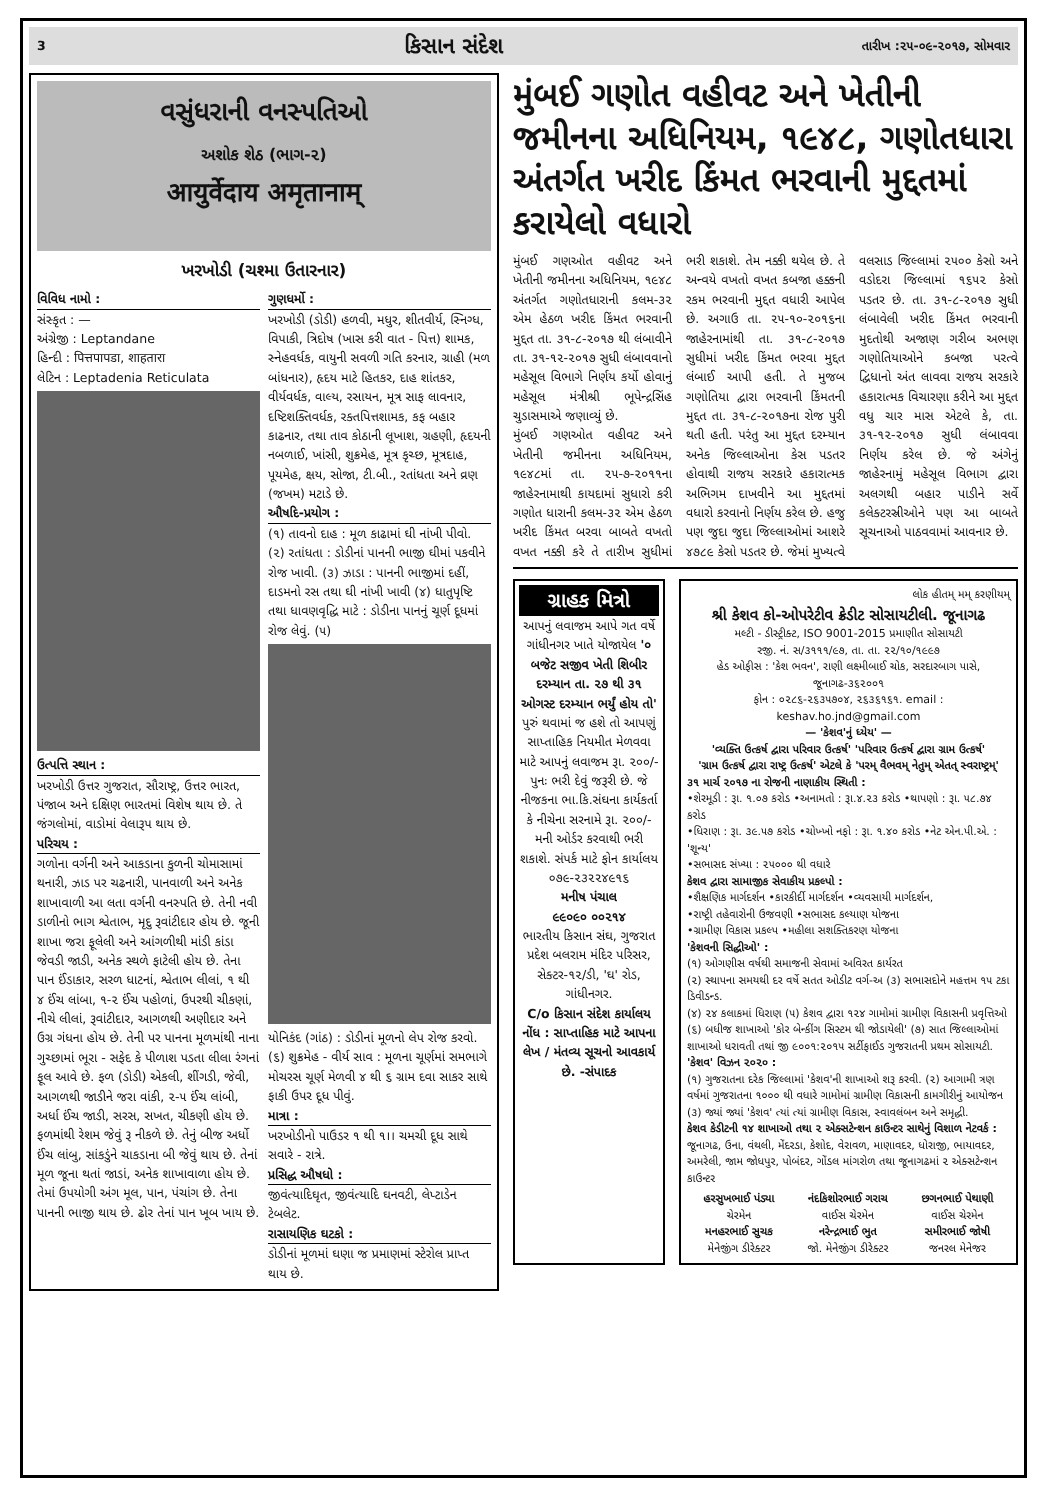3 કિસાન સંદેશ તારીખ :૨૫-૦૯-૨૦૧૭, સોમવાર
વસુંધરાની વનસ્પતિઓ
અશોક શેઠ (ભાગ-૨)
आयुर्वेदाय अमृतानाम्
ખરખોડી (ચશ્મા ઉતારનાર)
વિવિધ નામો :
સંસ્કૃત : —
અંગ્રેજી : Leptandane
હિન્દી : पित्तपापडा, शाहतारा
લેટિન : Leptadenia Reticulata
ઉત્પત્તિ સ્થાન :
ખરખોડી ઉત્તર ગુજરાત, સૌરાષ્ટ્ર, ઉત્તર ભારત, પંજાબ અને દક્ષિણ ભારતમાં વિશેષ થાય છે. તે જંગલોમાં, વાડોમાં વેલારૂપ થાય છે.
પરિચય :
ગળોના વર્ગની અને આકડાના કુળની ચોમાસામાં થનારી, ઝાડ પર ચઢનારી, પાનવાળી અને અનેક શાખાવાળી આ લતા વર્ગની વનસ્પતિ છે. તેની નવી ડાળીનો ભાગ શ્વેતાભ, મૃદુ રૂવાંટીદાર હોય છે. જૂની શાખા જરા ફૂલેલી અને આંગળીથી માંડી કાંડા જેવડી જાડી, અનેક સ્થળે ફાટેલી હોય છે. તેના પાન ઈંડાકાર, સરળ ધાટનાં, શ્વેતાભ લીલાં, ૧ થી ૪ ઈંચ લાંબા, ૧-૨ ઈંચ પહોળાં, ઉપરથી ચીકણાં, નીચે લીલાં, રૂવાંટીદાર, આગળથી અણીદાર અને ઉગ્ર ગંધના હોય છે. તેની પર પાનના મૂળમાંથી નાના ગુચ્છામાં ભૂરા - સફેદ કે પીળાશ પડતા લીલા રંગનાં ફૂલ આવે છે. ફળ (ડોડી) એકલી, શીંગડી, જેવી, આગળથી જાડીને જરા વાંકી, ૨-૫ ઈંચ લાંબી, અર્ધા ઈંચ જાડી, સરસ, સખત, ચીકણી હોય છે. ફળમાંથી રેશમ જેવું રૂ નીકળે છે. તેનું બીજ અર્ધો ઈંચ લાંબુ, સાંકડુંને ચાકડાના બી જેવું થાય છે. તેનાં મૂળ જૂના થતાં જાડાં, અનેક શાખાવાળા હોય છે. તેમાં ઉપયોગી અંગ મૂલ, પાન, પંચાંગ છે. તેના પાનની ભાજી થાય છે. ઢોર તેનાં પાન ખૂબ ખાય છે.
ગુણધર્મો :
ખરખોડી (ડોડી) હળવી, મધુર, શીતવીર્ય, સ્નિગ્ધ, વિપાકી, ત્રિદોષ (ખાસ કરી વાત - પિત્ત) શામક, સ્નેહવર્ધક, વાયુની સવળી ગતિ કરનાર, ગ્રાહી (મળ બાંધનાર), હૃદય માટે હિતકર, દાહ શાંતકર, વીર્યવર્ધક, વાલ્ય, રસાયન, મૂત્ર સાફ લાવનાર, દષ્ટિશક્તિવર્ધક, રક્તપિત્તશામક, કફ બહાર કાઢનાર, તથા તાવ કોઠાની લૂખાશ, ગ્રહણી, હૃદયની નબળાઈ, ખાંસી, શુક્રમેહ, મૂત્ર કૃચ્છ, મૂત્રદાહ, પૂયમેહ, ક્ષય, સોજા, ટી.બી., રતાંધતા અને વ્રણ (જખમ) મટાડે છે.
ઔષદિ-પ્રયોગ :
(૧) તાવનો દાહ : મૂળ કાઢામાં ઘી નાંખી પીવો. (૨) રતાંધતા : ડોડીનાં પાનની ભાજી ઘીમાં પકવીને રોજ ખાવી. (૩) ઝાડા : પાનની ભાજીમાં દહીં, દાડમનો રસ તથા ઘી નાંખી ખાવી (૪) ધાતુપૃષ્ટિ તથા ધાવણવૃદ્ધિ માટે : ડોડીના પાનનું ચૂર્ણ દૂધમાં રોજ લેવું. (૫)
યોનિકંદ (ગાંઠ) : ડોડીનાં મૂળનો લેપ રોજ કરવો. (૬) શુક્રમેહ - વીર્ય સાવ : મૂળના ચૂર્ણમાં સમભાગે મોચરસ ચૂર્ણ મેળવી ૪ થી ૬ ગ્રામ દવા સાકર સાથે ફાકી ઉપર દૂધ પીવું.
માત્રા :
ખરખોડીનો પાઉડર ૧ થી ૧।। ચમચી દૂધ સાથે સવારે - રાત્રે.
પ્રસિદ્ધ ઔષધો :
જીવંત્યાદિઘૃત, જીવંત્યાદિ ઘનવટી, લેપ્ટાડેન ટેબલેટ.
રાસાયણિક ઘટકો :
ડોડીનાં મૂળમાં ઘણા જ પ્રમાણમાં સ્ટેરોલ પ્રાપ્ત થાય છે.
મુંબઈ ગણોત વહીવટ અને ખેતીની જમીનના અધિનિયમ, ૧૯૪૮, ગણોતધારા અંતર્ગત ખરીદ કિંમત ભરવાની મુદ્દતમાં કરાયેલો વધારો
મુંબઈ ગણઓત વહીવટ અને ખેતીની જમીનના અધિનિયમ, ૧૯૪૮ અંતર્ગત ગણોતધારાની કલમ-૩૨ એમ હેઠળ ખરીદ કિંમત ભરવાની મુદ્દત તા. ૩૧-૮-૨૦૧૭ થી લંબાવીને તા. ૩૧-૧૨-૨૦૧૭ સુધી લંબાવવાનો મહેસૂલ વિભાગે નિર્ણય કર્યો હોવાનું મહેસૂલ મંત્રીશ્રી ભૂપેન્દ્રસિંહ ચુડાસમાએ જણાવ્યું છે.
મુંબઈ ગણઓત વહીવટ અને ખેતીની જમીનના અધિનિયમ, ૧૯૪૮માં તા. ૨૫-૭-૨૦૧૧ના જાહેરનામાથી કાયદામાં સુધારો કરી ગણોત ધારાની કલમ-૩૨ એમ હેઠળ ખરીદ કિંમત બરવા બાબતે વખતો વખત નક્કી કરે તે તારીખ સુધીમાં ભરી શકાશે. તેમ નક્કી થયેલ છે. તે અન્વયે વખતો વખત કબજા હક્કની રકમ ભરવાની મુદ્દત વધારી આપેલ છે. અગાઉ તા. ૨૫-૧૦-૨૦૧૬ના જાહેરનામાંથી તા. ૩૧-૮-૨૦૧૭ સુધીમાં ખરીદ કિંમત ભરવા મુદ્દત લંબાઈ આપી હતી. તે મુજબ ગણોતિયા દ્વારા ભરવાની કિંમતની મુદ્દત તા. ૩૧-૮-૨૦૧૭ના રોજ પુરી થતી હતી. પરંતુ આ મુદ્દત દરમ્યાન અનેક જિલ્લાઓના કેસ પડતર હોવાથી રાજય સરકારે હકારાત્મક અભિગમ દાખવીને આ મુદ્દતમાં વધારો કરવાનો નિર્ણય કરેલ છે. હજુ પણ જુદા જુદા જિલ્લાઓમાં આશરે ૪૭૮૯ કેસો પડતર છે. જેમાં મુખ્યત્વે વલસાડ જિલ્લામાં ૨૫૦૦ કેસો અને વડોદરા જિલ્લામાં ૧૬૫૨ કેસો પડતર છે. તા. ૩૧-૮-૨૦૧૭ સુધી લંબાવેલી ખરીદ કિંમત ભરવાની મુદતોથી અજાણ ગરીબ અભણ ગણોતિયાઓને કબજા પરત્વે દ્વિધાનો અંત લાવવા રાજય સરકારે હકારાત્મક વિચારણા કરીને આ મુદ્દત વધુ ચાર માસ એટલે કે, તા. ૩૧-૧૨-૨૦૧૭ સુધી લંબાવવા નિર્ણય કરેલ છે. જે અંગેનું જાહેરનામું મહેસૂલ વિભાગ દ્વારા અલગથી બહાર પાડીને સર્વે કલેક્ટરસ્રીઓને પણ આ બાબતે સૂચનાઓ પાઠવવામાં આવનાર છે.
ગ્રાહક મિત્રો
આપનું લવાજમ આપે ગત વર્ષે ગાંધીનગર ખાતે યોજાયેલ '૦ બજેટ સજીવ ખેતી શિબીર દરમ્યાન તા. ૨૭ થી ૩૧ ઓગસ્ટ દરમ્યાન ભર્યું હોય તો' પુરું થવામાં જ હશે તો આપણું સાપ્તાહિક નિયમીત મેળવવા માટે આપનું લવાજમ રૂા. ૨૦૦/- પુનઃ ભરી દેવું જરૂરી છે. જે નીજકના ભા.કિ.સંઘના કાર્યકર્તા કે નીચેના સરનામે રૂા. ૨૦૦/- મની ઓર્ડર કરવાથી ભરી શકાશે. સંપર્ક માટે ફોન કાર્યાલય ૦૭૯-૨૩૨૨૪૯૧૬
મનીષ પંચાલ
૯૯૦૯૦ ૦૦૨૧૪
ભારતીય કિસાન સંઘ, ગુજરાત પ્રદેશ બલરામ મંદિર પરિસર, સેક્ટર-૧૨/ડી, 'ઘ' રોડ, ગાંધીનગર.
C/o કિસાન સંદેશ કાર્યાલય
નોંધ : સાપ્તાહિક માટે આપના લેખ / મંતવ્ય સૂચનો આવકાર્ય છે. -સંપાદક
લોક હીતમ્ મમ્ કરણીયમ્
શ્રી કેશવ કો-ઓપરેટીવ ક્રેડીટ સોસાયટીલી. જૂનાગઢ
મલ્ટી - ડીસ્ટ્રીક્ટ, ISO 9001-2015 પ્રમાણીત સોસાયટી
રજી. નં. સ/૩૧૧૧/૯૭, તા. તા. ૨૨/૧૦/૧૯૯૭
હેડ ઓફીસ : 'કેશ ભવન', રાણી લક્ષ્મીબાઈ ચોક, સરદારબાગ પાસે, જૂનાગઢ-૩૬૨૦૦૧
ફોન : ૦૨૮૬-૨૬૩૫૭૦૪, ૨૬૩૬૧૬૧. email : keshav.ho.jnd@gmail.com
— 'કેશવ'નું ધ્યેય' —
'વ્યક્તિ ઉત્કર્ષ દ્વારા પરિવાર ઉત્કર્ષ' 'પરિવાર ઉત્કર્ષ દ્વારા ગ્રામ ઉત્કર્ષ'
'ગ્રામ ઉત્કર્ષ દ્વારા રાષ્ટ્ર ઉત્કર્ષ' એટલે કે 'પરમ્ વૈભવમ્ નેતુમ્ એતત્ સ્વરાષ્ટ્રમ્'
૩૧ માર્ચ ૨૦૧૭ ના રોજની નાણાકીય સ્થિતી :
•શેરમૂડી : રૂા. ૧.૦૭ કરોડ •અનામતો : રૂા.૪.૨૩ કરોડ •થાપણો : રૂા. ૫૮.૭૪ કરોડ
•ધિરાણ : રૂા. ૩૯.૫૭ કરોડ •ચોખ્ખો નફો : રૂા. ૧.૪૦ કરોડ •નેટ એન.પી.એ. : 'શૂન્ય'
•સભાસદ સંખ્યા : ૨૫૦૦૦ થી વધારે
કેશવ દ્વારા સામાજીક સેવાકીય પ્રકલ્પો :
•શૈક્ષણિક માર્ગદર્શન •કારકીર્દી માર્ગદર્શન •વ્યવસાયી માર્ગદર્શન,
•રાષ્ટ્રી તહેવારોની ઉજવણી •સભાસદ કલ્યાણ યોજના
•ગ્રામીણ વિકાસ પ્રકલ્પ •મહીલા સશક્તિકરણ યોજના
'કેશવની સિદ્ધીઓ' :
(૧) ઓગણીસ વર્ષથી સમાજની સેવામાં અવિરત કાર્યરત
(૨) સ્થાપના સમયથી દર વર્ષે સતત ઓડીટ વર્ગ-અ (૩) સભાસદોને મહત્તમ ૧૫ ટકા ડિવીડન્ડ.
(૪) ૨૪ કલાકમાં ધિરાણ (૫) કેશવ દ્વારા ૧૨૪ ગામોમાં ગ્રામીણ વિકાસની પ્રવૃત્તિઓ (૬) બધીજ શાખાઓ 'કોર બેન્કીંગ સિસ્ટમ થી જોડાયેલી' (૭) સાત જિલ્લાઓમાં શાખાઓ ધરાવતી તથાં જી ૯૦૦૧:૨૦૧૫ સર્ટીફાઈડ ગુજરાતની પ્રથમ સોસાયટી.
'કેશવ' વિઝન ૨૦૨૦ :
(૧) ગુજરાતના દરેક જિલ્લામાં 'કેશવ'ની શાખાઓ શરૂ કરવી. (૨) આગામી ત્રણ વર્ષમાં ગુજરાતના ૧૦૦૦ થી વધારે ગામોમાં ગ્રામીણ વિકાસની કામગીરીનું આયોજન (૩) જ્યાં જ્યાં 'કેશવ' ત્યાં ત્યાં ગ્રામીણ વિકાસ, સ્વાવલંબન અને સમૃદ્ધી.
કેશવ કેડીટની ૧૪ શાખાઓ તથા ૨ એક્સટેન્શન કાઉન્ટર સાથેનું વિશાળ નેટવર્ક :
જૂનાગઢ, ઉના, વંથલી, મેંદરડા, કેશોદ, વેરાવળ, માણાવદર, ધોરાજી, ભાયાવદર, અમરેલી, જામ જોધપુર, પોબંદર, ગોંડલ માંગરોળ તથા જૂનાગઢમાં ૨ એક્સટેન્શન કાઉન્ટર
હરસુખભાઈ પંડ્યા
ચેરમેન
મનહરભાઈ સુચક
મેનેજીંગ ડીરેક્ટર
નંદકિશોરભાઈ ગરાચ
વાઈસ ચેરમેન
નરેન્દ્રભાઈ ભુત
જો. મેનેજીંગ ડીરેક્ટર
છગનભાઈ પેથાણી
વાઈસ ચેરમેન
સમીરભાઈ જોષી
જનરલ મેનેજર